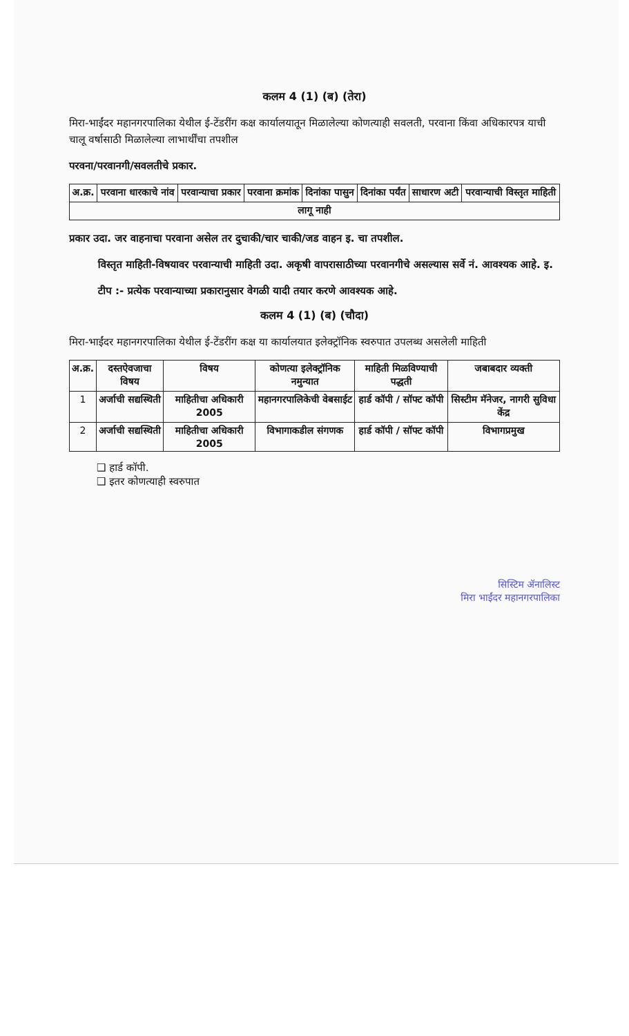कलम 4 (1) (ब) (तेरा)
मिरा-भाईंदर महानगरपालिका येथील ई-टेंडरींग कक्ष कार्यालयातून मिळालेल्या कोणत्याही सवलती, परवाना किंवा अधिकारपत्र याची चालू वर्षासाठी मिळालेल्या लाभार्थींचा तपशील
परवना/परवानगी/सवलतीचे प्रकार.
| अ.क्र. | परवाना धारकाचे नांव | परवान्याचा प्रकार | परवाना क्रमांक | दिनांका पासुन | दिनांका पर्यंत | साधारण अटी | परवान्याची विस्तृत माहिती |
| --- | --- | --- | --- | --- | --- | --- | --- |
| लागू नाही | | | | | | | |
प्रकार उदा. जर वाहनाचा परवाना असेल तर दुचाकी/चार चाकी/जड वाहन इ. चा तपशील.
विस्तृत माहिती-विषयावर परवान्याची माहिती उदा. अकृषी वापरासाठीच्या परवानगीचे असल्यास सर्वे नं. आवश्यक आहे. इ.
टीप :- प्रत्येक परवान्याच्या प्रकारानुसार वेगळी यादी तयार करणे आवश्यक आहे.
कलम 4 (1) (ब) (चौदा)
मिरा-भाईंदर महानगरपालिका येथील ई-टेंडरींग कक्ष या कार्यालयात इलेक्ट्रॉनिक स्वरुपात उपलब्ध असलेली माहिती
| अ.क्र. | दस्तऐवजाचा विषय | विषय | कोणत्या इलेक्ट्रॉनिक नमुन्यात | माहिती मिळविण्याची पद्धती | जबाबदार व्यक्ती |
| --- | --- | --- | --- | --- | --- |
| 1 | अर्जाची सद्यस्थिती | माहितीचा अधिकारी 2005 | महानगरपालिकेची वेबसाईट | हार्ड कॉपी / सॉफ्ट कॉपी | सिस्टीम मॅनेजर, नागरी सुविधा केंद्र |
| 2 | अर्जाची सद्यस्थिती | माहितीचा अधिकारी 2005 | विभागाकडील संगणक | हार्ड कॉपी / सॉफ्ट कॉपी | विभागप्रमुख |
❑ हार्ड कॉपी.
❑ इतर कोणत्याही स्वरुपात
सिस्टिम ॲनालिस्ट
मिरा भाईंदर महानगरपालिका